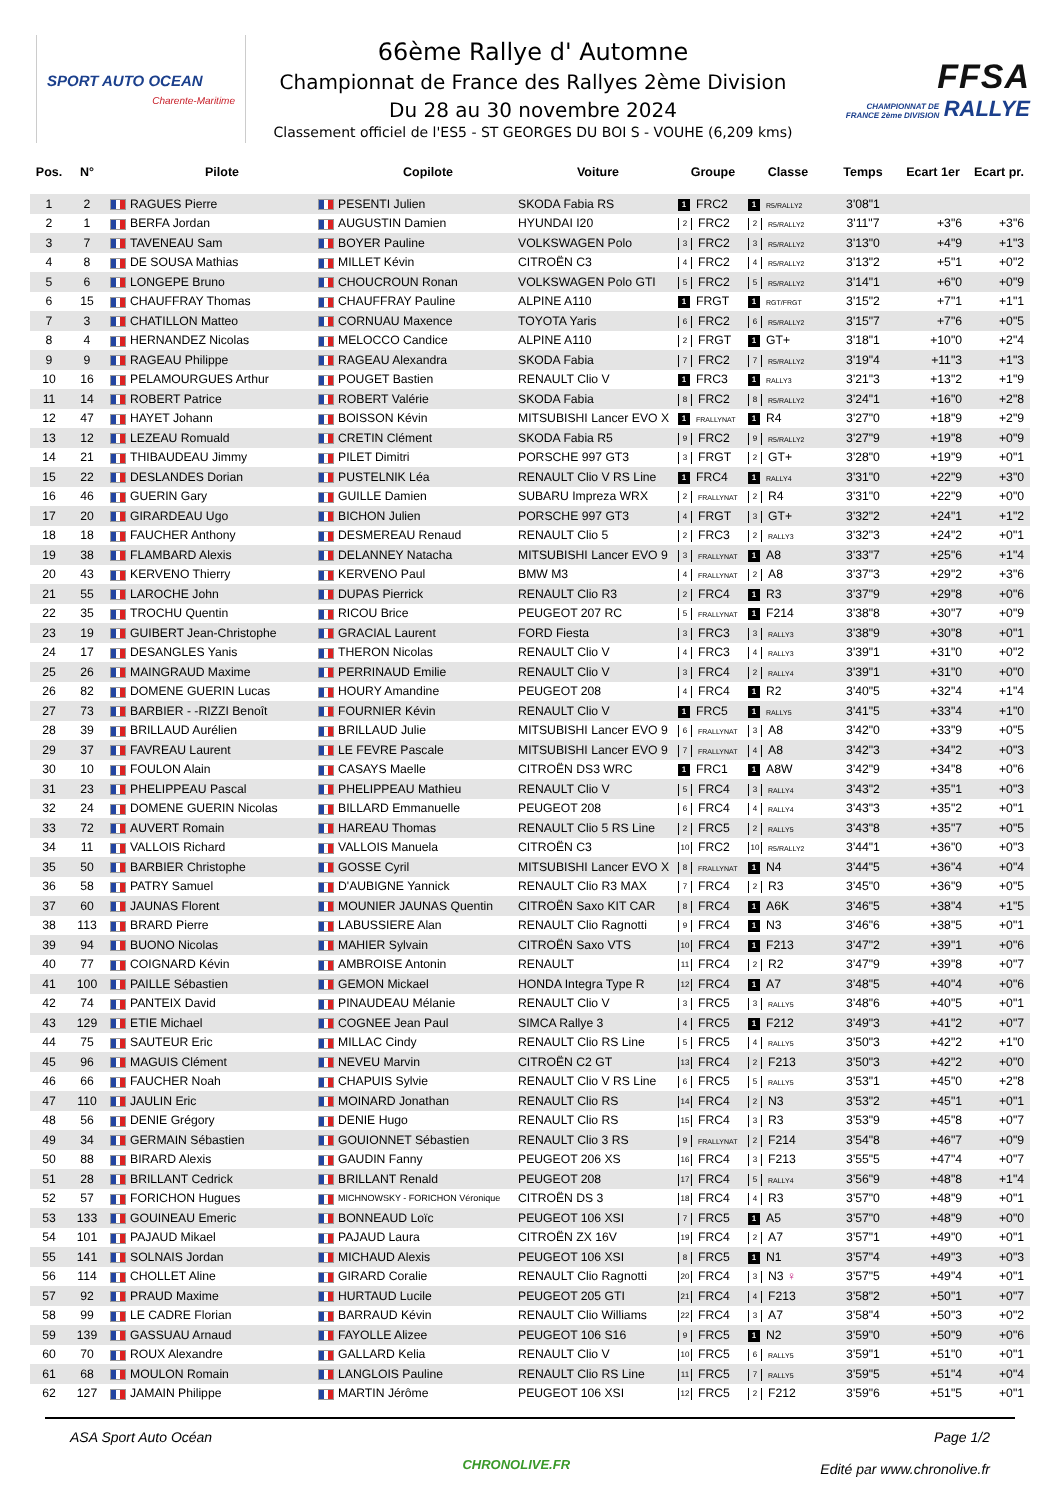SPORT AUTO OCEAN
Charente-Maritime
66ème Rallye d' Automne
Championnat de France des Rallyes 2ème Division
Du 28 au 30 novembre 2024
Classement officiel de l'ES5 - ST GEORGES DU BOI S - VOUHE (6,209 kms)
FFSA
CHAMPIONNAT DE
FRANCE 2ème DIVISION RALLYE
| Pos. | N° | | Pilote | | Copilote | Voiture | Groupe | Classe | Temps | Ecart 1er | Ecart pr. |
| --- | --- | --- | --- | --- | --- | --- | --- | --- | --- | --- | --- |
| 1 | 2 | | RAGUES Pierre | | PESENTI Julien | SKODA Fabia RS | 1 FRC2 | 1 R5/RALLY2 | 3'08"1 | | |
| 2 | 1 | | BERFA Jordan | | AUGUSTIN Damien | HYUNDAI I20 | 2 FRC2 | 2 R5/RALLY2 | 3'11"7 | +3"6 | +3"6 |
| 3 | 7 | | TAVENEAU Sam | | BOYER Pauline | VOLKSWAGEN Polo | 3 FRC2 | 3 R5/RALLY2 | 3'13"0 | +4"9 | +1"3 |
| 4 | 8 | | DE SOUSA Mathias | | MILLET Kévin | CITROËN C3 | 4 FRC2 | 4 R5/RALLY2 | 3'13"2 | +5"1 | +0"2 |
| 5 | 6 | | LONGEPE Bruno | | CHOUCROUN Ronan | VOLKSWAGEN Polo GTI | 5 FRC2 | 5 R5/RALLY2 | 3'14"1 | +6"0 | +0"9 |
| 6 | 15 | | CHAUFFRAY Thomas | | CHAUFFRAY Pauline | ALPINE A110 | 1 FRGT | 1 RGT/FRGT | 3'15"2 | +7"1 | +1"1 |
| 7 | 3 | | CHATILLON Matteo | | CORNUAU Maxence | TOYOTA Yaris | 6 FRC2 | 6 R5/RALLY2 | 3'15"7 | +7"6 | +0"5 |
| 8 | 4 | | HERNANDEZ Nicolas | | MELOCCO Candice | ALPINE A110 | 2 FRGT | 1 GT+ | 3'18"1 | +10"0 | +2"4 |
| 9 | 9 | | RAGEAU Philippe | | RAGEAU Alexandra | SKODA Fabia | 7 FRC2 | 7 R5/RALLY2 | 3'19"4 | +11"3 | +1"3 |
| 10 | 16 | | PELAMOURGUES Arthur | | POUGET Bastien | RENAULT Clio V | 1 FRC3 | 1 RALLY3 | 3'21"3 | +13"2 | +1"9 |
| 11 | 14 | | ROBERT Patrice | | ROBERT Valérie | SKODA Fabia | 8 FRC2 | 8 R5/RALLY2 | 3'24"1 | +16"0 | +2"8 |
| 12 | 47 | | HAYET Johann | | BOISSON Kévin | MITSUBISHI Lancer EVO X | 1 FRALLYNAT | 1 R4 | 3'27"0 | +18"9 | +2"9 |
| 13 | 12 | | LEZEAU Romuald | | CRETIN Clément | SKODA Fabia R5 | 9 FRC2 | 9 R5/RALLY2 | 3'27"9 | +19"8 | +0"9 |
| 14 | 21 | | THIBAUDEAU Jimmy | | PILET Dimitri | PORSCHE 997 GT3 | 3 FRGT | 2 GT+ | 3'28"0 | +19"9 | +0"1 |
| 15 | 22 | | DESLANDES Dorian | | PUSTELNIK Léa | RENAULT Clio V RS Line | 1 FRC4 | 1 RALLY4 | 3'31"0 | +22"9 | +3"0 |
| 16 | 46 | | GUERIN Gary | | GUILLE Damien | SUBARU Impreza WRX | 2 FRALLYNAT | 2 R4 | 3'31"0 | +22"9 | +0"0 |
| 17 | 20 | | GIRARDEAU Ugo | | BICHON Julien | PORSCHE 997 GT3 | 4 FRGT | 3 GT+ | 3'32"2 | +24"1 | +1"2 |
| 18 | 18 | | FAUCHER Anthony | | DESMEREAU Renaud | RENAULT Clio 5 | 2 FRC3 | 2 RALLY3 | 3'32"3 | +24"2 | +0"1 |
| 19 | 38 | | FLAMBARD Alexis | | DELANNEY Natacha | MITSUBISHI Lancer EVO 9 | 3 FRALLYNAT | 1 A8 | 3'33"7 | +25"6 | +1"4 |
| 20 | 43 | | KERVENO Thierry | | KERVENO Paul | BMW M3 | 4 FRALLYNAT | 2 A8 | 3'37"3 | +29"2 | +3"6 |
| 21 | 55 | | LAROCHE John | | DUPAS Pierrick | RENAULT Clio R3 | 2 FRC4 | 1 R3 | 3'37"9 | +29"8 | +0"6 |
| 22 | 35 | | TROCHU Quentin | | RICOU Brice | PEUGEOT 207 RC | 5 FRALLYNAT | 1 F214 | 3'38"8 | +30"7 | +0"9 |
| 23 | 19 | | GUIBERT Jean-Christophe | | GRACIAL Laurent | FORD Fiesta | 3 FRC3 | 3 RALLY3 | 3'38"9 | +30"8 | +0"1 |
| 24 | 17 | | DESANGLES Yanis | | THERON Nicolas | RENAULT Clio V | 4 FRC3 | 4 RALLY3 | 3'39"1 | +31"0 | +0"2 |
| 25 | 26 | | MAINGRAUD Maxime | | PERRINAUD Emilie | RENAULT Clio V | 3 FRC4 | 2 RALLY4 | 3'39"1 | +31"0 | +0"0 |
| 26 | 82 | | DOMENE GUERIN Lucas | | HOURY Amandine | PEUGEOT 208 | 4 FRC4 | 1 R2 | 3'40"5 | +32"4 | +1"4 |
| 27 | 73 | | BARBIER - -RIZZI Benoît | | FOURNIER Kévin | RENAULT Clio V | 1 FRC5 | 1 RALLY5 | 3'41"5 | +33"4 | +1"0 |
| 28 | 39 | | BRILLAUD Aurélien | | BRILLAUD Julie | MITSUBISHI Lancer EVO 9 | 6 FRALLYNAT | 3 A8 | 3'42"0 | +33"9 | +0"5 |
| 29 | 37 | | FAVREAU Laurent | | LE FEVRE Pascale | MITSUBISHI Lancer EVO 9 | 7 FRALLYNAT | 4 A8 | 3'42"3 | +34"2 | +0"3 |
| 30 | 10 | | FOULON Alain | | CASAYS Maelle | CITROËN DS3 WRC | 1 FRC1 | 1 A8W | 3'42"9 | +34"8 | +0"6 |
| 31 | 23 | | PHELIPPEAU Pascal | | PHELIPPEAU Mathieu | RENAULT Clio V | 5 FRC4 | 3 RALLY4 | 3'43"2 | +35"1 | +0"3 |
| 32 | 24 | | DOMENE GUERIN Nicolas | | BILLARD Emmanuelle | PEUGEOT 208 | 6 FRC4 | 4 RALLY4 | 3'43"3 | +35"2 | +0"1 |
| 33 | 72 | | AUVERT Romain | | HAREAU Thomas | RENAULT Clio 5 RS Line | 2 FRC5 | 2 RALLY5 | 3'43"8 | +35"7 | +0"5 |
| 34 | 11 | | VALLOIS Richard | | VALLOIS Manuela | CITROËN C3 | 10 FRC2 | 10 R5/RALLY2 | 3'44"1 | +36"0 | +0"3 |
| 35 | 50 | | BARBIER Christophe | | GOSSE Cyril | MITSUBISHI Lancer EVO X | 8 FRALLYNAT | 1 N4 | 3'44"5 | +36"4 | +0"4 |
| 36 | 58 | | PATRY Samuel | | D'AUBIGNE Yannick | RENAULT Clio R3 MAX | 7 FRC4 | 2 R3 | 3'45"0 | +36"9 | +0"5 |
| 37 | 60 | | JAUNAS Florent | | MOUNIER JAUNAS Quentin | CITROËN Saxo KIT CAR | 8 FRC4 | 1 A6K | 3'46"5 | +38"4 | +1"5 |
| 38 | 113 | | BRARD Pierre | | LABUSSIERE Alan | RENAULT Clio Ragnotti | 9 FRC4 | 1 N3 | 3'46"6 | +38"5 | +0"1 |
| 39 | 94 | | BUONO Nicolas | | MAHIER Sylvain | CITROËN Saxo VTS | 10 FRC4 | 1 F213 | 3'47"2 | +39"1 | +0"6 |
| 40 | 77 | | COIGNARD Kévin | | AMBROISE Antonin | RENAULT | 11 FRC4 | 2 R2 | 3'47"9 | +39"8 | +0"7 |
| 41 | 100 | | PAILLE Sébastien | | GEMON Mickael | HONDA Integra Type R | 12 FRC4 | 1 A7 | 3'48"5 | +40"4 | +0"6 |
| 42 | 74 | | PANTEIX David | | PINAUDEAU Mélanie | RENAULT Clio V | 3 FRC5 | 3 RALLY5 | 3'48"6 | +40"5 | +0"1 |
| 43 | 129 | | ETIE Michael | | COGNEE Jean Paul | SIMCA Rallye 3 | 4 FRC5 | 1 F212 | 3'49"3 | +41"2 | +0"7 |
| 44 | 75 | | SAUTEUR Eric | | MILLAC Cindy | RENAULT Clio RS Line | 5 FRC5 | 4 RALLY5 | 3'50"3 | +42"2 | +1"0 |
| 45 | 96 | | MAGUIS Clément | | NEVEU Marvin | CITROËN C2 GT | 13 FRC4 | 2 F213 | 3'50"3 | +42"2 | +0"0 |
| 46 | 66 | | FAUCHER Noah | | CHAPUIS Sylvie | RENAULT Clio V RS Line | 6 FRC5 | 5 RALLY5 | 3'53"1 | +45"0 | +2"8 |
| 47 | 110 | | JAULIN Eric | | MOINARD Jonathan | RENAULT Clio RS | 14 FRC4 | 2 N3 | 3'53"2 | +45"1 | +0"1 |
| 48 | 56 | | DENIE Grégory | | DENIE Hugo | RENAULT Clio RS | 15 FRC4 | 3 R3 | 3'53"9 | +45"8 | +0"7 |
| 49 | 34 | | GERMAIN Sébastien | | GOUIONNET Sébastien | RENAULT Clio 3 RS | 9 FRALLYNAT | 2 F214 | 3'54"8 | +46"7 | +0"9 |
| 50 | 88 | | BIRARD Alexis | | GAUDIN Fanny | PEUGEOT 206 XS | 16 FRC4 | 3 F213 | 3'55"5 | +47"4 | +0"7 |
| 51 | 28 | | BRILLANT Cedrick | | BRILLANT Renald | PEUGEOT 208 | 17 FRC4 | 5 RALLY4 | 3'56"9 | +48"8 | +1"4 |
| 52 | 57 | | FORICHON Hugues | | MICHNOWSKY - FORICHON Véronique | CITROËN DS 3 | 18 FRC4 | 4 R3 | 3'57"0 | +48"9 | +0"1 |
| 53 | 133 | | GOUINEAU Emeric | | BONNEAUD Loïc | PEUGEOT 106 XSI | 7 FRC5 | 1 A5 | 3'57"0 | +48"9 | +0"0 |
| 54 | 101 | | PAJAUD Mikael | | PAJAUD Laura | CITROËN ZX 16V | 19 FRC4 | 2 A7 | 3'57"1 | +49"0 | +0"1 |
| 55 | 141 | | SOLNAIS Jordan | | MICHAUD Alexis | PEUGEOT 106 XSI | 8 FRC5 | 1 N1 | 3'57"4 | +49"3 | +0"3 |
| 56 | 114 | | CHOLLET Aline | | GIRARD Coralie | RENAULT Clio Ragnotti | 20 FRC4 | 3 N3 ♀ | 3'57"5 | +49"4 | +0"1 |
| 57 | 92 | | PRAUD Maxime | | HURTAUD Lucile | PEUGEOT 205 GTI | 21 FRC4 | 4 F213 | 3'58"2 | +50"1 | +0"7 |
| 58 | 99 | | LE CADRE Florian | | BARRAUD Kévin | RENAULT Clio Williams | 22 FRC4 | 3 A7 | 3'58"4 | +50"3 | +0"2 |
| 59 | 139 | | GASSUAU Arnaud | | FAYOLLE Alizee | PEUGEOT 106 S16 | 9 FRC5 | 1 N2 | 3'59"0 | +50"9 | +0"6 |
| 60 | 70 | | ROUX Alexandre | | GALLARD Kelia | RENAULT Clio V | 10 FRC5 | 6 RALLY5 | 3'59"1 | +51"0 | +0"1 |
| 61 | 68 | | MOULON Romain | | LANGLOIS Pauline | RENAULT Clio RS Line | 11 FRC5 | 7 RALLY5 | 3'59"5 | +51"4 | +0"4 |
| 62 | 127 | | JAMAIN Philippe | | MARTIN Jérôme | PEUGEOT 106 XSI | 12 FRC5 | 2 F212 | 3'59"6 | +51"5 | +0"1 |
ASA Sport Auto Océan
CHRONOLIVE.FR
Page 1/2
Edité par www.chronolive.fr